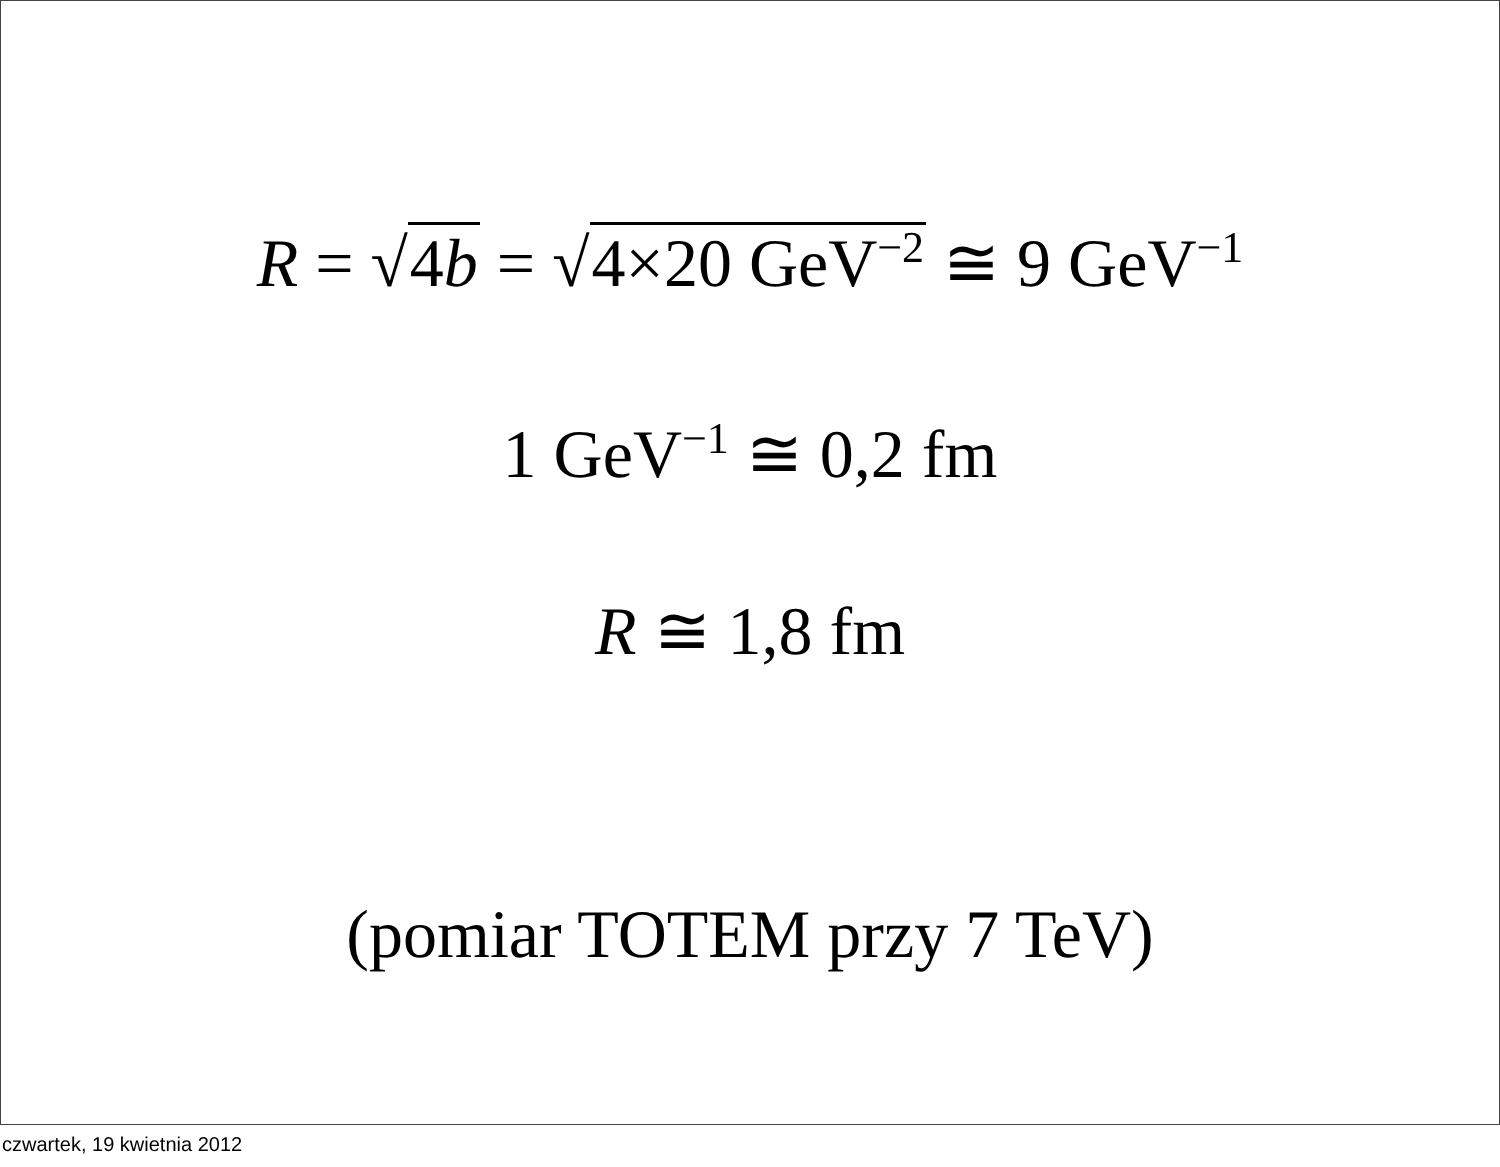R = √4b = √4×20 GeV<sup>−2</sup> ≅ 9 GeV<sup>−1</sup>
1 GeV<sup>−1</sup> ≅ 0,2 fm
R ≅ 1,8 fm
(pomiar TOTEM przy 7 TeV)
czwartek, 19 kwietnia 2012